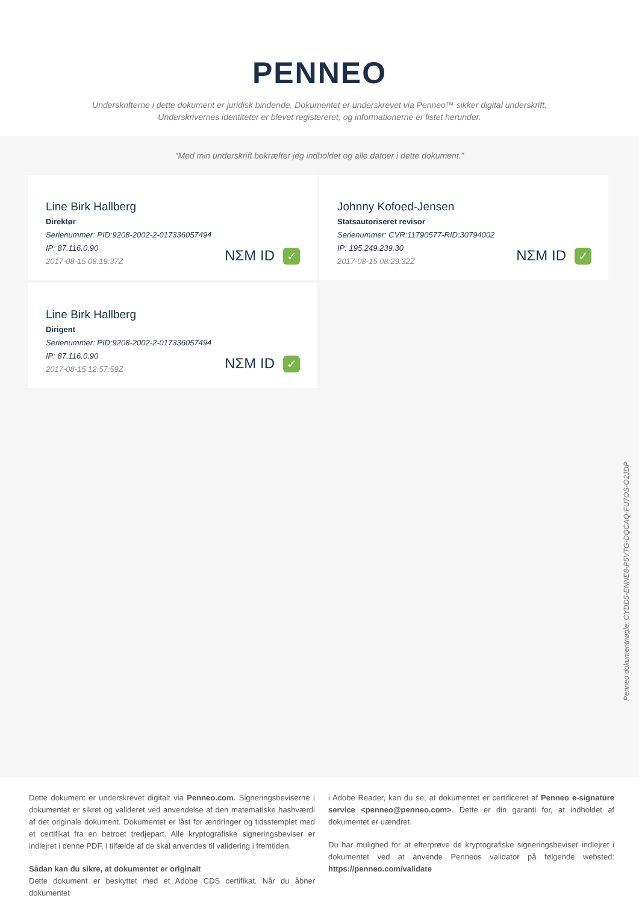PENNEO
Underskrifterne i dette dokument er juridisk bindende. Dokumentet er underskrevet via Penneo™ sikker digital underskrift.
Underskrivernes identiteter er blevet registereret, og informationerne er listet herunder.
“Med min underskrift bekræfter jeg indholdet og alle datoer i dette dokument.”
Line Birk Hallberg
Direktør
Serienummer: PID:9208-2002-2-017336057494
IP: 87.116.0.90
2017-08-15 08:19:37Z
NΣM ID ✓
Johnny Kofoed-Jensen
Statsautoriseret revisor
Serienummer: CVR:11790577-RID:30794002
IP: 195.249.239.30
2017-08-15 08:29:32Z
NΣM ID ✓
Line Birk Hallberg
Dirigent
Serienummer: PID:9208-2002-2-017336057494
IP: 87.116.0.90
2017-08-15 12:57:59Z
NΣM ID ✓
Penneo dokumentnøgle: CYDD5-ENNE8-P5VTG-DQCAQ-FU7OS-O2JDP
Dette dokument er underskrevet digitalt via Penneo.com. Signeringsbeviserne i dokumentet er sikret og valideret ved anvendelse af den matematiske hashværdi af det originale dokument. Dokumentet er låst for ændringer og tidsstemplet med et certifikat fra en betroet tredjepart. Alle kryptografiske signeringsbeviser er indlejret i denne PDF, i tilfælde af de skal anvendes til validering i fremtiden.
Sådan kan du sikre, at dokumentet er originalt
Dette dokument er beskyttet med et Adobe CDS certifikat. Når du åbner dokumentet
i Adobe Reader, kan du se, at dokumentet er certificeret af Penneo e-signature service <penneo@penneo.com>. Dette er din garanti for, at indholdet af dokumentet er uændret.
Du har mulighed for at efterprøve de kryptografiske signeringsbeviser indlejret i dokumentet ved at anvende Penneos validator på følgende websted: https://penneo.com/validate